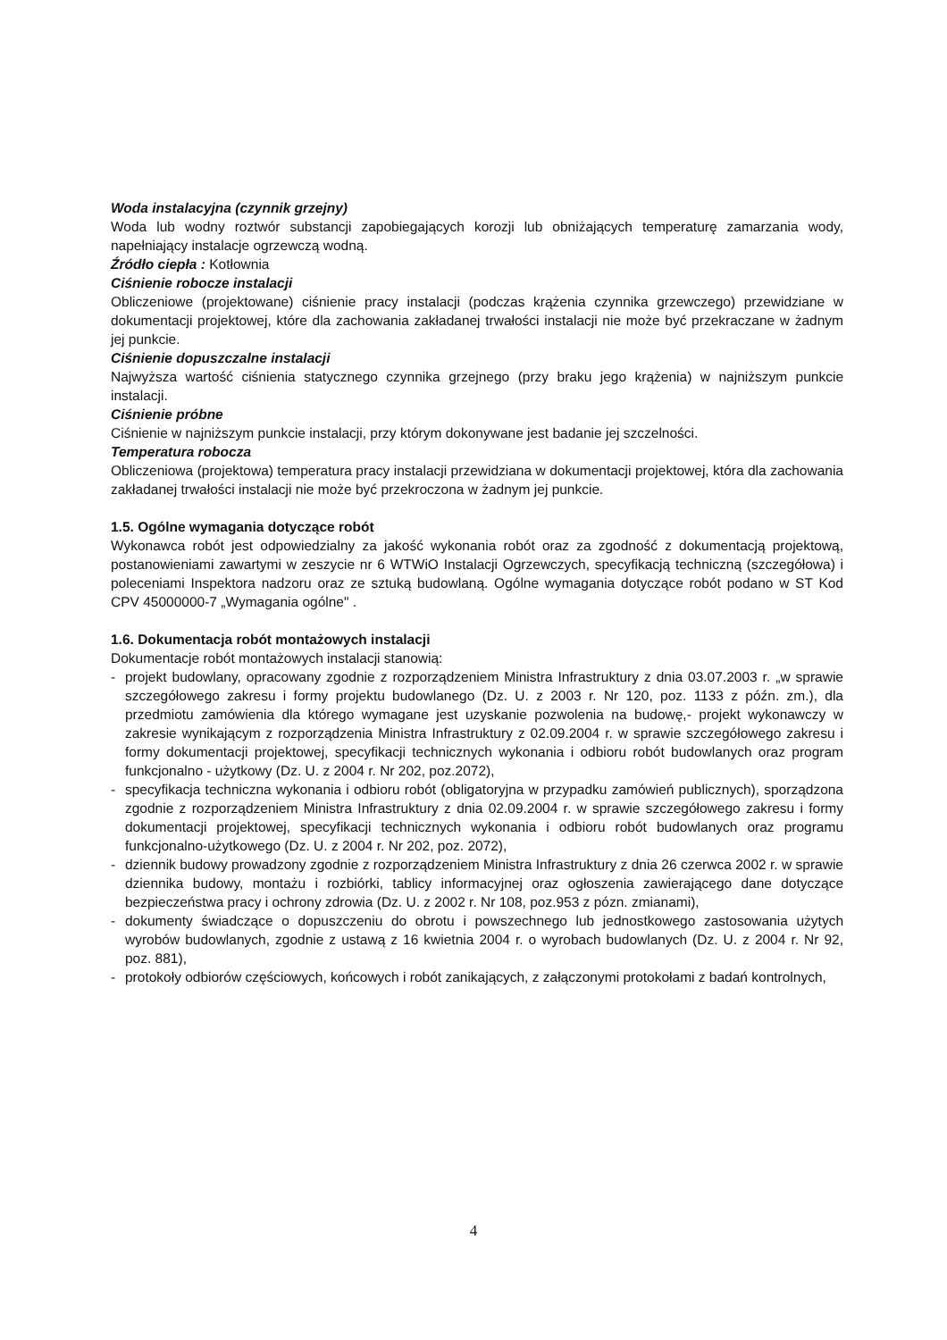Woda instalacyjna (czynnik grzejny)
Woda lub wodny roztwór substancji zapobiegających korozji lub obniżających temperaturę zamarzania wody, napełniający instalacje ogrzewczą wodną.
Źródło ciepła : Kotłownia
Ciśnienie robocze instalacji
Obliczeniowe (projektowane) ciśnienie pracy instalacji (podczas krążenia czynnika grzewczego) przewidziane w dokumentacji projektowej, które dla zachowania zakładanej trwałości instalacji nie może być przekraczane w żadnym jej punkcie.
Ciśnienie dopuszczalne instalacji
Najwyższa wartość ciśnienia statycznego czynnika grzejnego (przy braku jego krążenia) w najniższym punkcie instalacji.
Ciśnienie próbne
Ciśnienie w najniższym punkcie instalacji, przy którym dokonywane jest badanie jej szczelności.
Temperatura robocza
Obliczeniowa (projektowa) temperatura pracy instalacji przewidziana w dokumentacji projektowej, która dla zachowania zakładanej trwałości instalacji nie może być przekroczona w żadnym jej punkcie.
1.5. Ogólne wymagania dotyczące robót
Wykonawca robót jest odpowiedzialny za jakość wykonania robót oraz za zgodność z dokumentacją projektową, postanowieniami zawartymi w zeszycie nr 6 WTWiO Instalacji Ogrzewczych, specyfikacją techniczną (szczegółowa) i poleceniami Inspektora nadzoru oraz ze sztuką budowlaną. Ogólne wymagania dotyczące robót podano w ST Kod CPV 45000000-7 „Wymagania ogólne" .
1.6. Dokumentacja robót montażowych instalacji
Dokumentacje robót montażowych instalacji stanowią:
- projekt budowlany, opracowany zgodnie z rozporządzeniem Ministra Infrastruktury z dnia 03.07.2003 r. „w sprawie szczegółowego zakresu i formy projektu budowlanego (Dz. U. z 2003 r. Nr 120, poz. 1133 z późn. zm.), dla przedmiotu zamówienia dla którego wymagane jest uzyskanie pozwolenia na budowę,- projekt wykonawczy w zakresie wynikającym z rozporządzenia Ministra Infrastruktury z 02.09.2004 r. w sprawie szczegółowego zakresu i formy dokumentacji projektowej, specyfikacji technicznych wykonania i odbioru robót budowlanych oraz program funkcjonalno - użytkowy (Dz. U. z 2004 r. Nr 202, poz.2072),
- specyfikacja techniczna wykonania i odbioru robót (obligatoryjna w przypadku zamówień publicznych), sporządzona zgodnie z rozporządzeniem Ministra Infrastruktury z dnia 02.09.2004 r. w sprawie szczegółowego zakresu i formy dokumentacji projektowej, specyfikacji technicznych wykonania i odbioru robót budowlanych oraz programu funkcjonalno-użytkowego (Dz. U. z 2004 r. Nr 202, poz. 2072),
- dziennik budowy prowadzony zgodnie z rozporządzeniem Ministra Infrastruktury z dnia 26 czerwca 2002 r. w sprawie dziennika budowy, montażu i rozbiórki, tablicy informacyjnej oraz ogłoszenia zawierającego dane dotyczące bezpieczeństwa pracy i ochrony zdrowia (Dz. U. z 2002 r. Nr 108, poz.953 z pózn. zmianami),
- dokumenty świadczące o dopuszczeniu do obrotu i powszechnego lub jednostkowego zastosowania użytych wyrobów budowlanych, zgodnie z ustawą z 16 kwietnia 2004 r. o wyrobach budowlanych (Dz. U. z 2004 r. Nr 92, poz. 881),
- protokoły odbiorów częściowych, końcowych i robót zanikających, z załączonymi protokołami z badań kontrolnych,
4